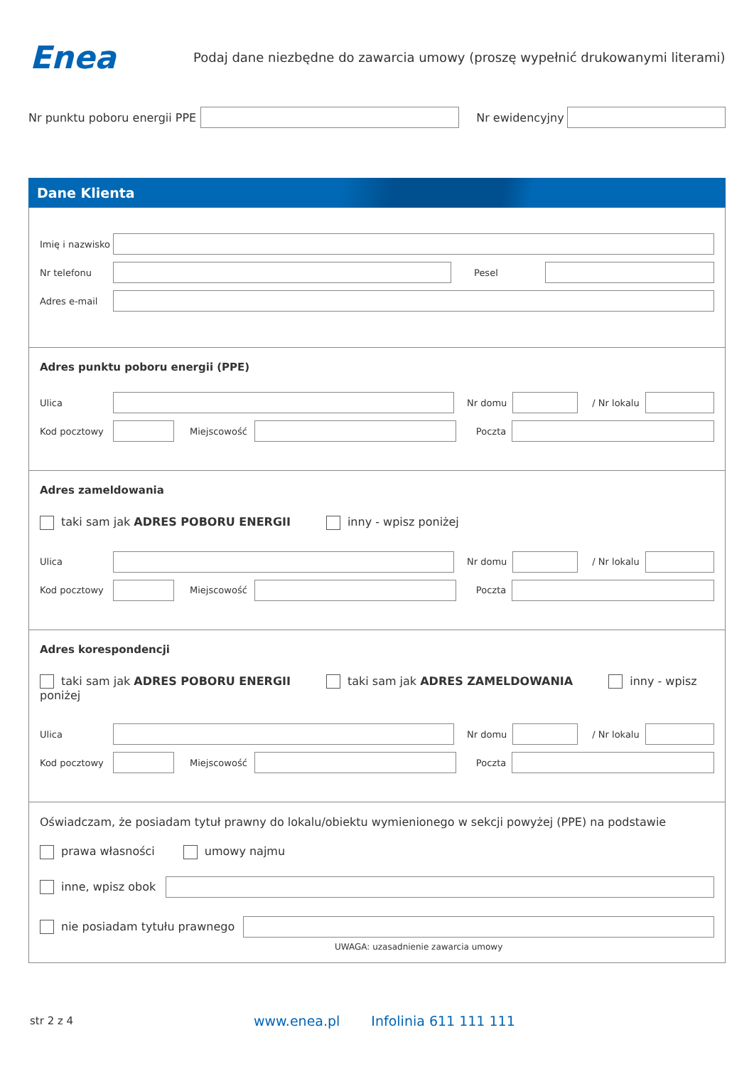Enea
Podaj dane niezbędne do zawarcia umowy (proszę wypełnić drukowanymi literami)
Nr punktu poboru energii PPE Nr ewidencyjny
Dane Klienta
Imię i nazwisko
Nr telefonu Pesel
Adres e-mail
Adres punktu poboru energii (PPE)
Ulica Nr domu / Nr lokalu
Kod pocztowy Miejscowość Poczta
Adres zameldowania
taki sam jak ADRES POBORU ENERGII inny - wpisz poniżej
Ulica Nr domu / Nr lokalu
Kod pocztowy Miejscowość Poczta
Adres korespondencji
taki sam jak ADRES POBORU ENERGII taki sam jak ADRES ZAMELDOWANIA inny - wpisz poniżej
Ulica Nr domu / Nr lokalu
Kod pocztowy Miejscowość Poczta
Oświadczam, że posiadam tytuł prawny do lokalu/obiektu wymienionego w sekcji powyżej (PPE) na podstawie
prawa własności umowy najmu
inne, wpisz obok
nie posiadam tytułu prawnego
UWAGA: uzasadnienie zawarcia umowy
str 2 z 4 www.enea.pl Infolinia 611 111 111